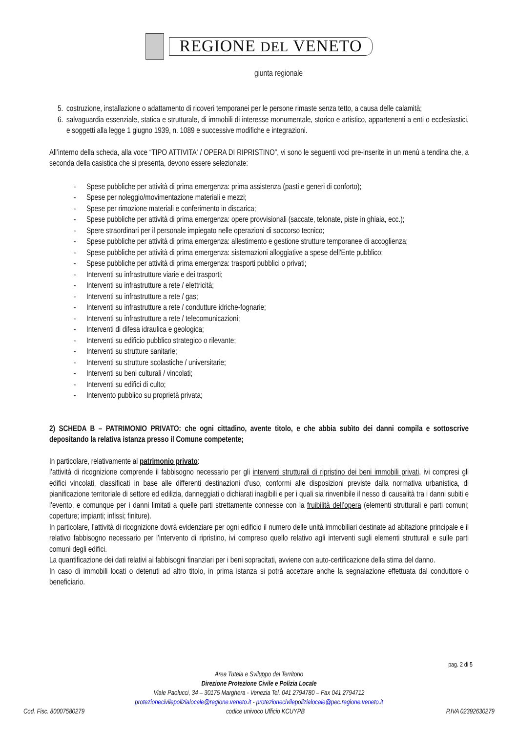REGIONE DEL VENETO
giunta regionale
5. costruzione, installazione o adattamento di ricoveri temporanei per le persone rimaste senza tetto, a causa delle calamità;
6. salvaguardia essenziale, statica e strutturale, di immobili di interesse monumentale, storico e artistico, appartenenti a enti o ecclesiastici, e soggetti alla legge 1 giugno 1939, n. 1089 e successive modifiche e integrazioni.
All’interno della scheda, alla voce “TIPO ATTIVITA' / OPERA DI RIPRISTINO”, vi sono le seguenti voci pre-inserite in un menù a tendina che, a seconda della casistica che si presenta, devono essere selezionate:
- Spese pubbliche per attività di prima emergenza: prima assistenza (pasti e generi di conforto);
- Spese per noleggio/movimentazione materiali e mezzi;
- Spese per rimozione materiali e conferimento in discarica;
- Spese pubbliche per attività di prima emergenza: opere provvisionali (saccate, telonate, piste in ghiaia, ecc.);
- Spere straordinari per il personale impiegato nelle operazioni di soccorso tecnico;
- Spese pubbliche per attività di prima emergenza: allestimento e gestione strutture temporanee di accoglienza;
- Spese pubbliche per attività di prima emergenza: sistemazioni alloggiative a spese dell'Ente pubblico;
- Spese pubbliche per attività di prima emergenza: trasporti pubblici o privati;
- Interventi su infrastrutture viarie e dei trasporti;
- Interventi su infrastrutture a rete / elettricità;
- Interventi su infrastrutture a rete / gas;
- Interventi su infrastrutture a rete / condutture idriche-fognarie;
- Interventi su infrastrutture a rete / telecomunicazioni;
- Interventi di difesa idraulica e geologica;
- Interventi su edificio pubblico strategico o rilevante;
- Interventi su strutture sanitarie;
- Interventi su strutture scolastiche / universitarie;
- Interventi su beni culturali / vincolati;
- Interventi su edifici di culto;
- Intervento pubblico su proprietà privata;
2) SCHEDA B – PATRIMONIO PRIVATO: che ogni cittadino, avente titolo, e che abbia subìto dei danni compila e sottoscrive depositando la relativa istanza presso il Comune competente;
In particolare, relativamente al patrimonio privato:
l’attività di ricognizione comprende il fabbisogno necessario per gli interventi strutturali di ripristino dei beni immobili privati, ivi compresi gli edifici vincolati, classificati in base alle differenti destinazioni d’uso, conformi alle disposizioni previste dalla normativa urbanistica, di pianificazione territoriale di settore ed edilizia, danneggiati o dichiarati inagibili e per i quali sia rinvenibile il nesso di causalità tra i danni subiti e l’evento, e comunque per i danni limitati a quelle parti strettamente connesse con la fruibilità dell’opera (elementi strutturali e parti comuni; coperture; impianti; infissi; finiture).
In particolare, l’attività di ricognizione dovrà evidenziare per ogni edificio il numero delle unità immobiliari destinate ad abitazione principale e il relativo fabbisogno necessario per l’intervento di ripristino, ivi compreso quello relativo agli interventi sugli elementi strutturali e sulle parti comuni degli edifici.
La quantificazione dei dati relativi ai fabbisogni finanziari per i beni sopracitati, avviene con auto-certificazione della stima del danno.
In caso di immobili locati o detenuti ad altro titolo, in prima istanza si potrà accettare anche la segnalazione effettuata dal conduttore o beneficiario.
pag. 2 di 5
Area Tutela e Sviluppo del Territorio
Direzione Protezione Civile e Polizia Locale
Viale Paolucci, 34 – 30175 Marghera - Venezia Tel. 041 2794780 – Fax 041 2794712
protezionecivilepolizialocale@regione.veneto.it - protezionecivilepolizialocale@pec.regione.veneto.it
Cod. Fisc. 80007580279 codice univoco Ufficio KCUYPB P.IVA 02392630279